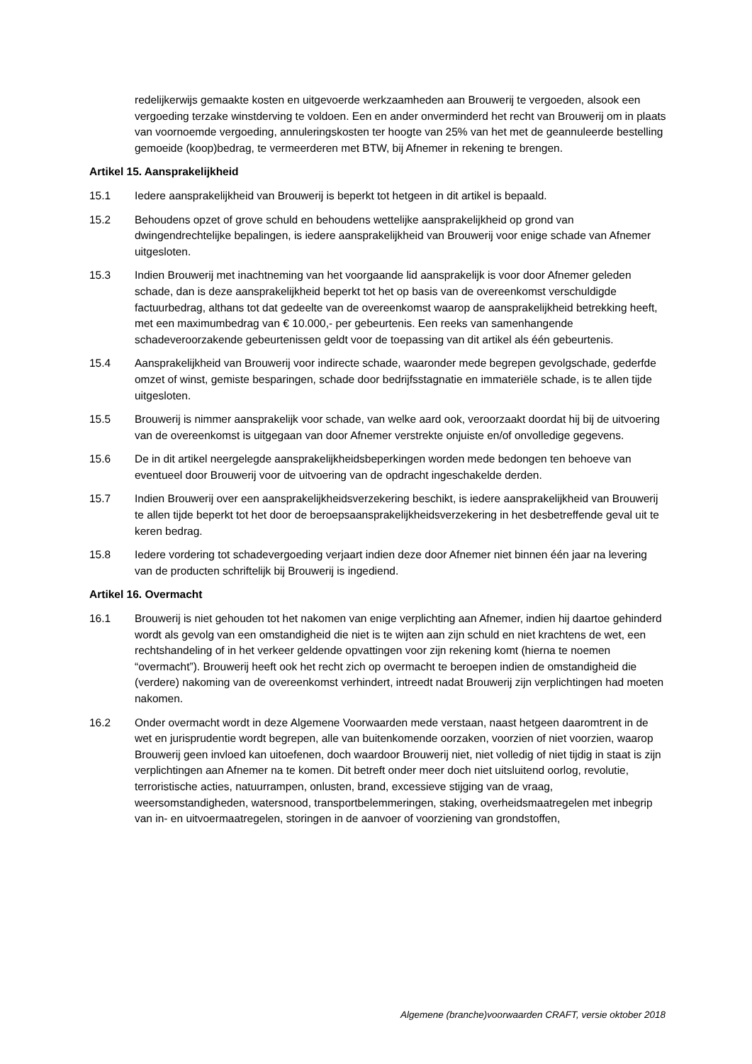redelijkerwijs gemaakte kosten en uitgevoerde werkzaamheden aan Brouwerij te vergoeden, alsook een vergoeding terzake winstderving te voldoen. Een en ander onverminderd het recht van Brouwerij om in plaats van voornoemde vergoeding, annuleringskosten ter hoogte van 25% van het met de geannuleerde bestelling gemoeide (koop)bedrag, te vermeerderen met BTW, bij Afnemer in rekening te brengen.
Artikel 15. Aansprakelijkheid
15.1 Iedere aansprakelijkheid van Brouwerij is beperkt tot hetgeen in dit artikel is bepaald.
15.2 Behoudens opzet of grove schuld en behoudens wettelijke aansprakelijkheid op grond van dwingendrechtelijke bepalingen, is iedere aansprakelijkheid van Brouwerij voor enige schade van Afnemer uitgesloten.
15.3 Indien Brouwerij met inachtneming van het voorgaande lid aansprakelijk is voor door Afnemer geleden schade, dan is deze aansprakelijkheid beperkt tot het op basis van de overeenkomst verschuldigde factuurbedrag, althans tot dat gedeelte van de overeenkomst waarop de aansprakelijkheid betrekking heeft, met een maximumbedrag van € 10.000,- per gebeurtenis. Een reeks van samenhangende schadeveroorzakende gebeurtenissen geldt voor de toepassing van dit artikel als één gebeurtenis.
15.4 Aansprakelijkheid van Brouwerij voor indirecte schade, waaronder mede begrepen gevolgschade, gederfde omzet of winst, gemiste besparingen, schade door bedrijfsstagnatie en immateriële schade, is te allen tijde uitgesloten.
15.5 Brouwerij is nimmer aansprakelijk voor schade, van welke aard ook, veroorzaakt doordat hij bij de uitvoering van de overeenkomst is uitgegaan van door Afnemer verstrekte onjuiste en/of onvolledige gegevens.
15.6 De in dit artikel neergelegde aansprakelijkheidsbeperkingen worden mede bedongen ten behoeve van eventueel door Brouwerij voor de uitvoering van de opdracht ingeschakelde derden.
15.7 Indien Brouwerij over een aansprakelijkheidsverzekering beschikt, is iedere aansprakelijkheid van Brouwerij te allen tijde beperkt tot het door de beroepsaansprakelijkheidsverzekering in het desbetreffende geval uit te keren bedrag.
15.8 Iedere vordering tot schadevergoeding verjaart indien deze door Afnemer niet binnen één jaar na levering van de producten schriftelijk bij Brouwerij is ingediend.
Artikel 16. Overmacht
16.1 Brouwerij is niet gehouden tot het nakomen van enige verplichting aan Afnemer, indien hij daartoe gehinderd wordt als gevolg van een omstandigheid die niet is te wijten aan zijn schuld en niet krachtens de wet, een rechtshandeling of in het verkeer geldende opvattingen voor zijn rekening komt (hierna te noemen “overmacht”). Brouwerij heeft ook het recht zich op overmacht te beroepen indien de omstandigheid die (verdere) nakoming van de overeenkomst verhindert, intreedt nadat Brouwerij zijn verplichtingen had moeten nakomen.
16.2 Onder overmacht wordt in deze Algemene Voorwaarden mede verstaan, naast hetgeen daaromtrent in de wet en jurisprudentie wordt begrepen, alle van buitenkomende oorzaken, voorzien of niet voorzien, waarop Brouwerij geen invloed kan uitoefenen, doch waardoor Brouwerij niet, niet volledig of niet tijdig in staat is zijn verplichtingen aan Afnemer na te komen. Dit betreft onder meer doch niet uitsluitend oorlog, revolutie, terroristische acties, natuurrampen, onlusten, brand, excessieve stijging van de vraag, weersomstandigheden, watersnood, transportbelemmeringen, staking, overheidsmaatregelen met inbegrip van in- en uitvoermaatregelen, storingen in de aanvoer of voorziening van grondstoffen,
Algemene (branche)voorwaarden CRAFT, versie oktober 2018